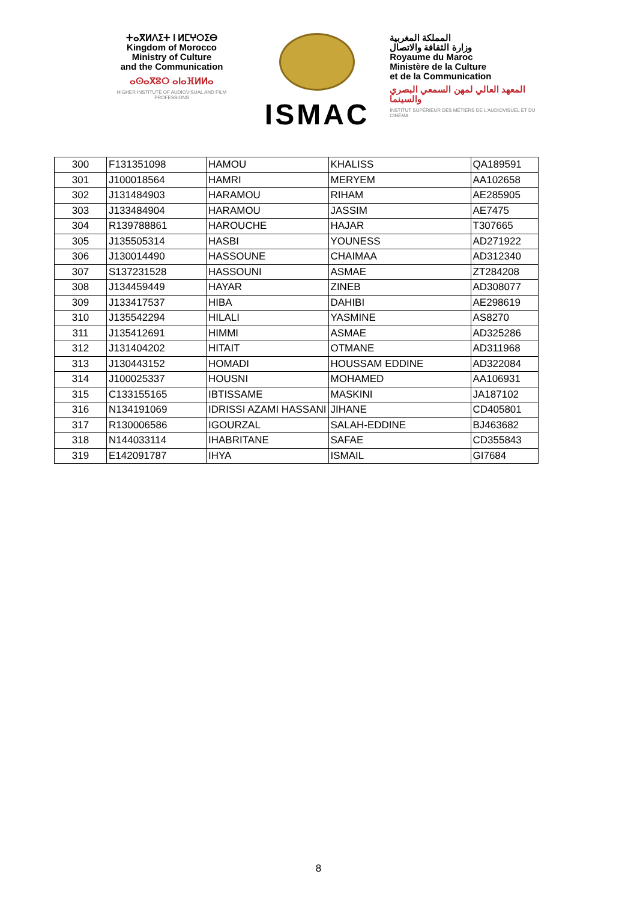ⵜⴰⴳⵍⴷⵉⵜ ⵏ ⵍⵎⵖⵔⵉⴱ
Kingdom of Morocco
Ministry of Culture
and the Communication
ⴰⵙⴰⴳⵓⵔ ⴰⵏⴰⴼⵍⵍⴰ
HIGHER INSTITUTE OF AUDIOVISUAL AND FILM PROFESSIONS
ISMAC
المملكة المغربية
وزارة الثقافة والاتصال
Royaume du Maroc
Ministère de la Culture
et de la Communication
المعهد العالي لمهن السمعي البصري والسينما
INSTITUT SUPÉRIEUR DES MÉTIERS DE L'AUDIOVISUEL ET DU CINÉMA
| 300 | F131351098 | HAMOU | KHALISS | QA189591 |
| 301 | J100018564 | HAMRI | MERYEM | AA102658 |
| 302 | J131484903 | HARAMOU | RIHAM | AE285905 |
| 303 | J133484904 | HARAMOU | JASSIM | AE7475 |
| 304 | R139788861 | HAROUCHE | HAJAR | T307665 |
| 305 | J135505314 | HASBI | YOUNESS | AD271922 |
| 306 | J130014490 | HASSOUNE | CHAIMAA | AD312340 |
| 307 | S137231528 | HASSOUNI | ASMAE | ZT284208 |
| 308 | J134459449 | HAYAR | ZINEB | AD308077 |
| 309 | J133417537 | HIBA | DAHIBI | AE298619 |
| 310 | J135542294 | HILALI | YASMINE | AS8270 |
| 311 | J135412691 | HIMMI | ASMAE | AD325286 |
| 312 | J131404202 | HITAIT | OTMANE | AD311968 |
| 313 | J130443152 | HOMADI | HOUSSAM EDDINE | AD322084 |
| 314 | J100025337 | HOUSNI | MOHAMED | AA106931 |
| 315 | C133155165 | IBTISSAME | MASKINI | JA187102 |
| 316 | N134191069 | IDRISSI AZAMI HASSANI | JIHANE | CD405801 |
| 317 | R130006586 | IGOURZAL | SALAH-EDDINE | BJ463682 |
| 318 | N144033114 | IHABRITANE | SAFAE | CD355843 |
| 319 | E142091787 | IHYA | ISMAIL | GI7684 |
8